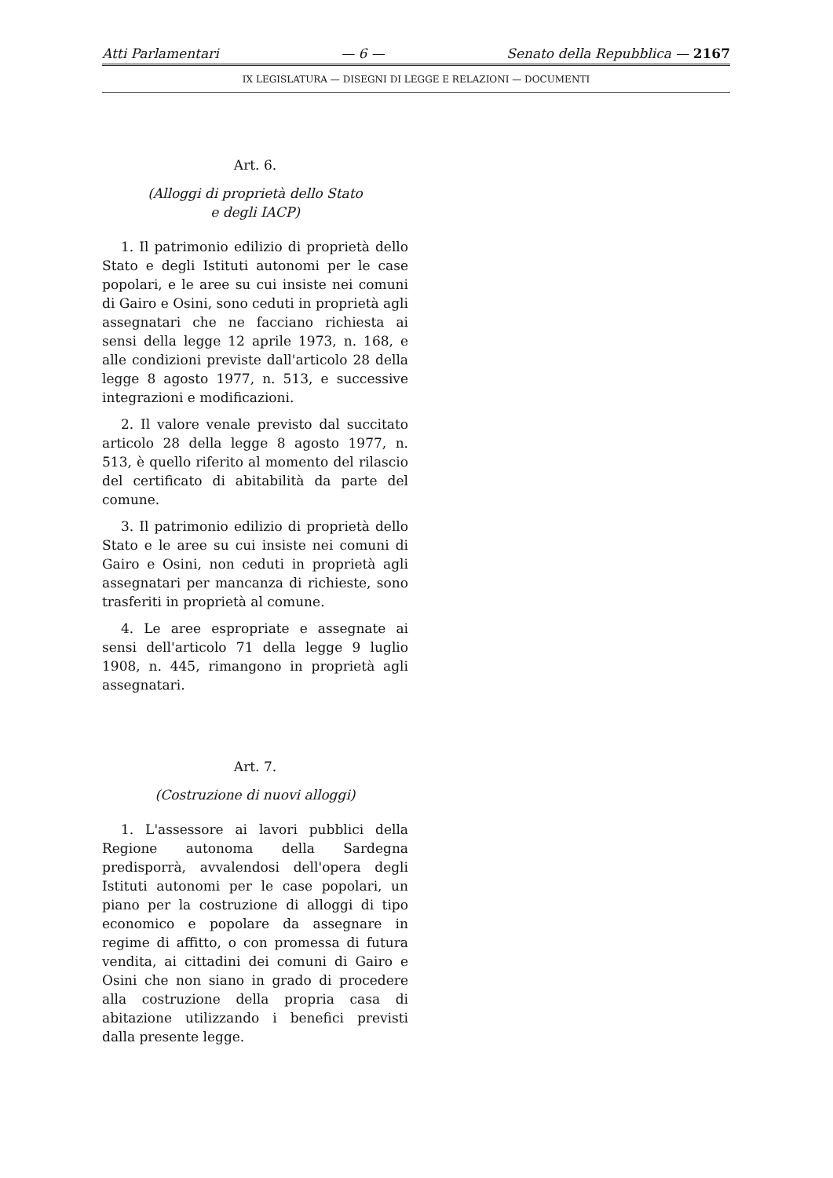Atti Parlamentari — 6 — Senato della Repubblica — 2167
IX LEGISLATURA — DISEGNI DI LEGGE E RELAZIONI — DOCUMENTI
Art. 6.
(Alloggi di proprietà dello Stato
e degli IACP)
1. Il patrimonio edilizio di proprietà dello Stato e degli Istituti autonomi per le case popolari, e le aree su cui insiste nei comuni di Gairo e Osini, sono ceduti in proprietà agli assegnatari che ne facciano richiesta ai sensi della legge 12 aprile 1973, n. 168, e alle condizioni previste dall'articolo 28 della legge 8 agosto 1977, n. 513, e successive integrazioni e modificazioni.
2. Il valore venale previsto dal succitato articolo 28 della legge 8 agosto 1977, n. 513, è quello riferito al momento del rilascio del certificato di abitabilità da parte del comune.
3. Il patrimonio edilizio di proprietà dello Stato e le aree su cui insiste nei comuni di Gairo e Osini, non ceduti in proprietà agli assegnatari per mancanza di richieste, sono trasferiti in proprietà al comune.
4. Le aree espropriate e assegnate ai sensi dell'articolo 71 della legge 9 luglio 1908, n. 445, rimangono in proprietà agli assegnatari.
Art. 7.
(Costruzione di nuovi alloggi)
1. L'assessore ai lavori pubblici della Regione autonoma della Sardegna predisporrà, avvalendosi dell'opera degli Istituti autonomi per le case popolari, un piano per la costruzione di alloggi di tipo economico e popolare da assegnare in regime di affitto, o con promessa di futura vendita, ai cittadini dei comuni di Gairo e Osini che non siano in grado di procedere alla costruzione della propria casa di abitazione utilizzando i benefici previsti dalla presente legge.